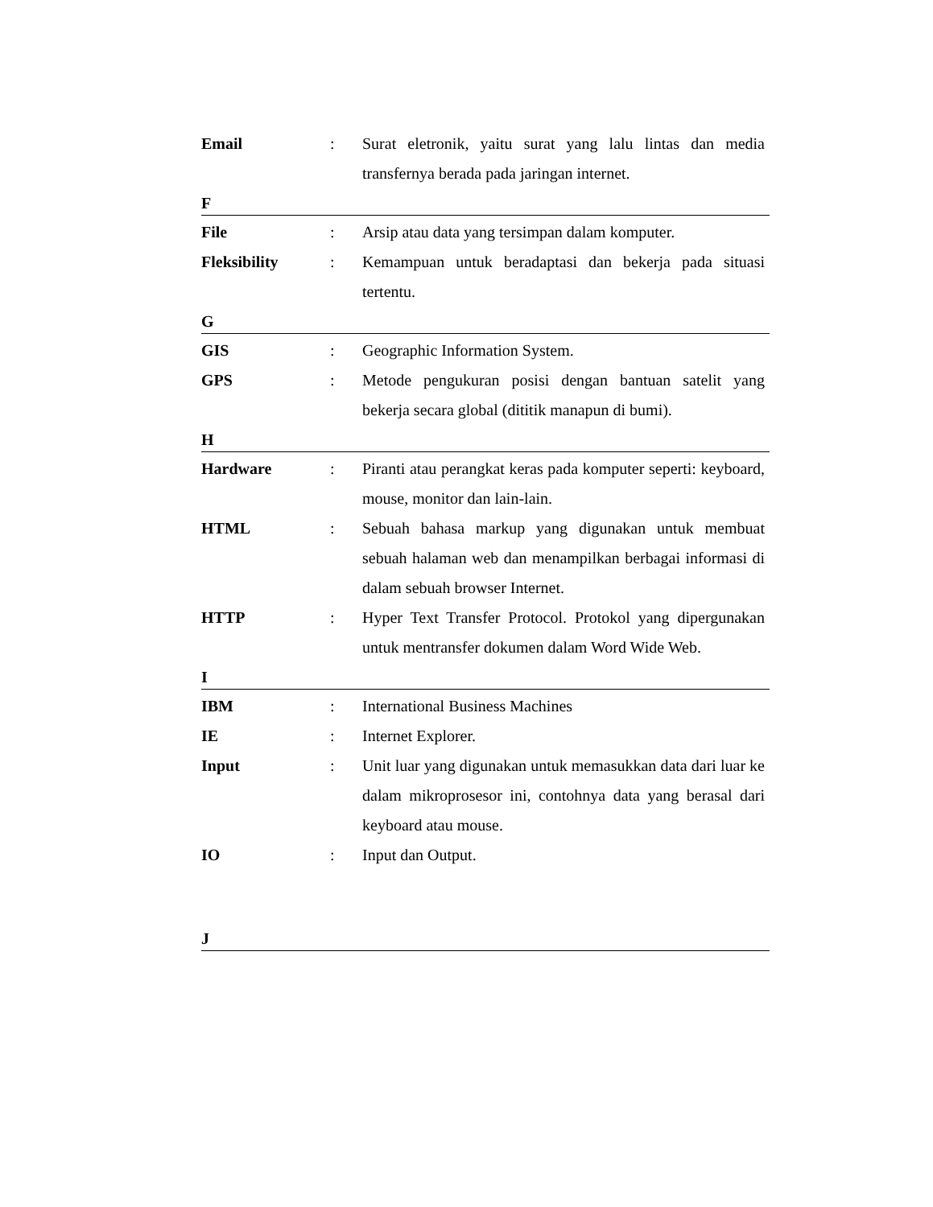Email : Surat eletronik, yaitu surat yang lalu lintas dan media transfernya berada pada jaringan internet.
F
File : Arsip atau data yang tersimpan dalam komputer.
Fleksibility : Kemampuan untuk beradaptasi dan bekerja pada situasi tertentu.
G
GIS : Geographic Information System.
GPS : Metode pengukuran posisi dengan bantuan satelit yang bekerja secara global (dititik manapun di bumi).
H
Hardware : Piranti atau perangkat keras pada komputer seperti: keyboard, mouse, monitor dan lain-lain.
HTML : Sebuah bahasa markup yang digunakan untuk membuat sebuah halaman web dan menampilkan berbagai informasi di dalam sebuah browser Internet.
HTTP : Hyper Text Transfer Protocol. Protokol yang dipergunakan untuk mentransfer dokumen dalam Word Wide Web.
I
IBM : International Business Machines
IE : Internet Explorer.
Input : Unit luar yang digunakan untuk memasukkan data dari luar ke dalam mikroprosesor ini, contohnya data yang berasal dari keyboard atau mouse.
IO : Input dan Output.
J